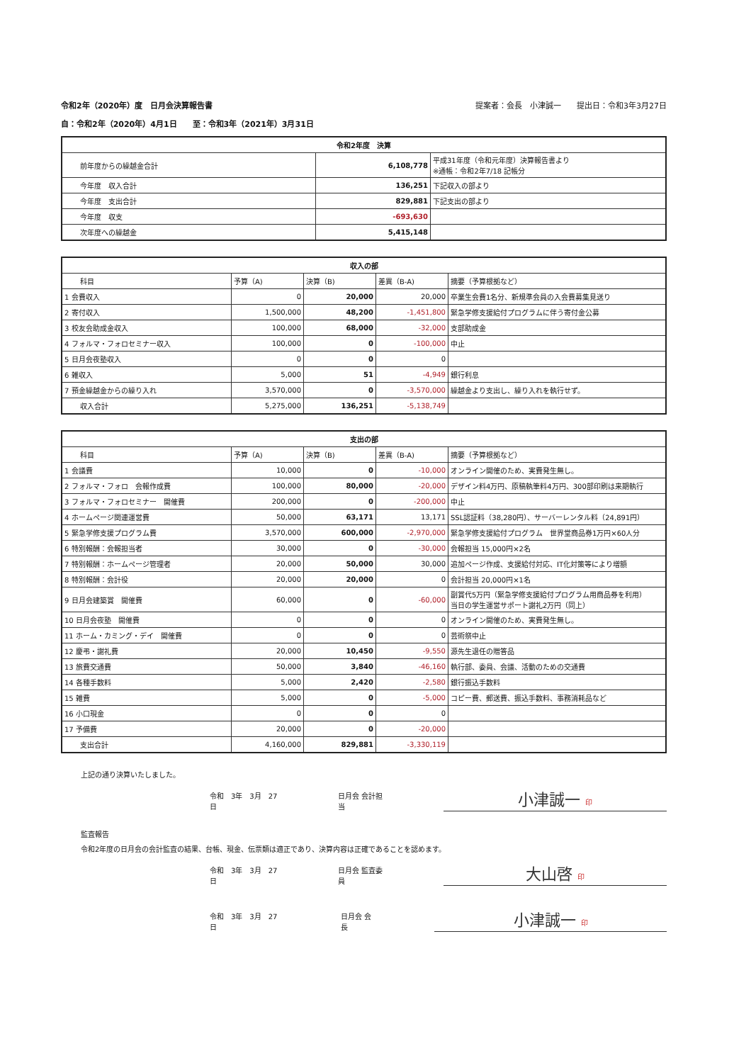令和2年（2020年）度　日月会決算報告書 提案者：会長　小津誠一　　提出日：令和3年3月27日
自：令和2年（2020年）4月1日　　至：令和3年（2021年）3月31日
| 令和2年度 決算 | | |
| --- | --- | --- |
| 前年度からの繰越金合計 | 6,108,778 | 平成31年度（令和元年度）決算報告書より ※通帳：令和2年7/18 記帳分 |
| 今年度 収入合計 | 136,251 | 下記収入の部より |
| 今年度 支出合計 | 829,881 | 下記支出の部より |
| 今年度 収支 | -693,630 | |
| 次年度への繰越金 | 5,415,148 | |
| 収入の部 | | | | |
| --- | --- | --- | --- | --- |
| 科目 | 予算（A) | 決算（B) | 差異（B-A) | 摘要（予算根拠など） |
| 1 会費収入 | 0 | 20,000 | 20,000 | 卒業生会費1名分、新規準会員の入会費募集見送り |
| 2 寄付収入 | 1,500,000 | 48,200 | -1,451,800 | 緊急学修支援給付プログラムに伴う寄付金公募 |
| 3 校友会助成金収入 | 100,000 | 68,000 | -32,000 | 支部助成金 |
| 4 フォルマ・フォロセミナー収入 | 100,000 | 0 | -100,000 | 中止 |
| 5 日月会夜塾収入 | 0 | 0 | 0 | |
| 6 雑収入 | 5,000 | 51 | -4,949 | 銀行利息 |
| 7 預金繰越金からの繰り入れ | 3,570,000 | 0 | -3,570,000 | 繰越金より支出し、繰り入れを執行せず。 |
| 収入合計 | 5,275,000 | 136,251 | -5,138,749 | |
| 支出の部 | | | | |
| --- | --- | --- | --- | --- |
| 科目 | 予算（A) | 決算（B) | 差異（B-A) | 摘要（予算根拠など） |
| 1 会議費 | 10,000 | 0 | -10,000 | オンライン開催のため、実費発生無し。 |
| 2 フォルマ・フォロ 会報作成費 | 100,000 | 80,000 | -20,000 | デザイン料4万円、原稿執筆料4万円、300部印刷は来期執行 |
| 3 フォルマ・フォロセミナー 開催費 | 200,000 | 0 | -200,000 | 中止 |
| 4 ホームページ関連運営費 | 50,000 | 63,171 | 13,171 | SSL認証料（38,280円）、サーバーレンタル料（24,891円） |
| 5 緊急学修支援プログラム費 | 3,570,000 | 600,000 | -2,970,000 | 緊急学修支援給付プログラム 世界堂商品券1万円×60人分 |
| 6 特別報酬：会報担当者 | 30,000 | 0 | -30,000 | 会報担当 15,000円×2名 |
| 7 特別報酬：ホームページ管理者 | 20,000 | 50,000 | 30,000 | 追加ページ作成、支援給付対応、IT化対策等により増額 |
| 8 特別報酬：会計役 | 20,000 | 20,000 | 0 | 会計担当 20,000円×1名 |
| 9 日月会建築賞 開催費 | 60,000 | 0 | -60,000 | 副賞代5万円（緊急学修支援給付プログラム用商品券を利用） 当日の学生運営サポート謝礼2万円（同上） |
| 10 日月会夜塾 開催費 | 0 | 0 | 0 | オンライン開催のため、実費発生無し。 |
| 11 ホーム・カミング・デイ 開催費 | 0 | 0 | 0 | 芸術祭中止 |
| 12 慶弔・謝礼費 | 20,000 | 10,450 | -9,550 | 源先生退任の贈答品 |
| 13 旅費交通費 | 50,000 | 3,840 | -46,160 | 執行部、委員、会議、活動のための交通費 |
| 14 各種手数料 | 5,000 | 2,420 | -2,580 | 銀行振込手数料 |
| 15 雑費 | 5,000 | 0 | -5,000 | コピー費、郵送費、振込手数料、事務消耗品など |
| 16 小口現金 | 0 | 0 | 0 | |
| 17 予備費 | 20,000 | 0 | -20,000 | |
| 支出合計 | 4,160,000 | 829,881 | -3,330,119 | |
上記の通り決算いたしました。
令和　3年　3月　27日 日月会 会計担当
小津誠一 印
監査報告
令和2年度の日月会の会計監査の結果、台帳、現金、伝票類は適正であり、決算内容は正確であることを認めます。
令和　3年　3月　27日 日月会 監査委員
大山啓 印
令和　3年　3月　27日 日月会 会長
小津誠一 印